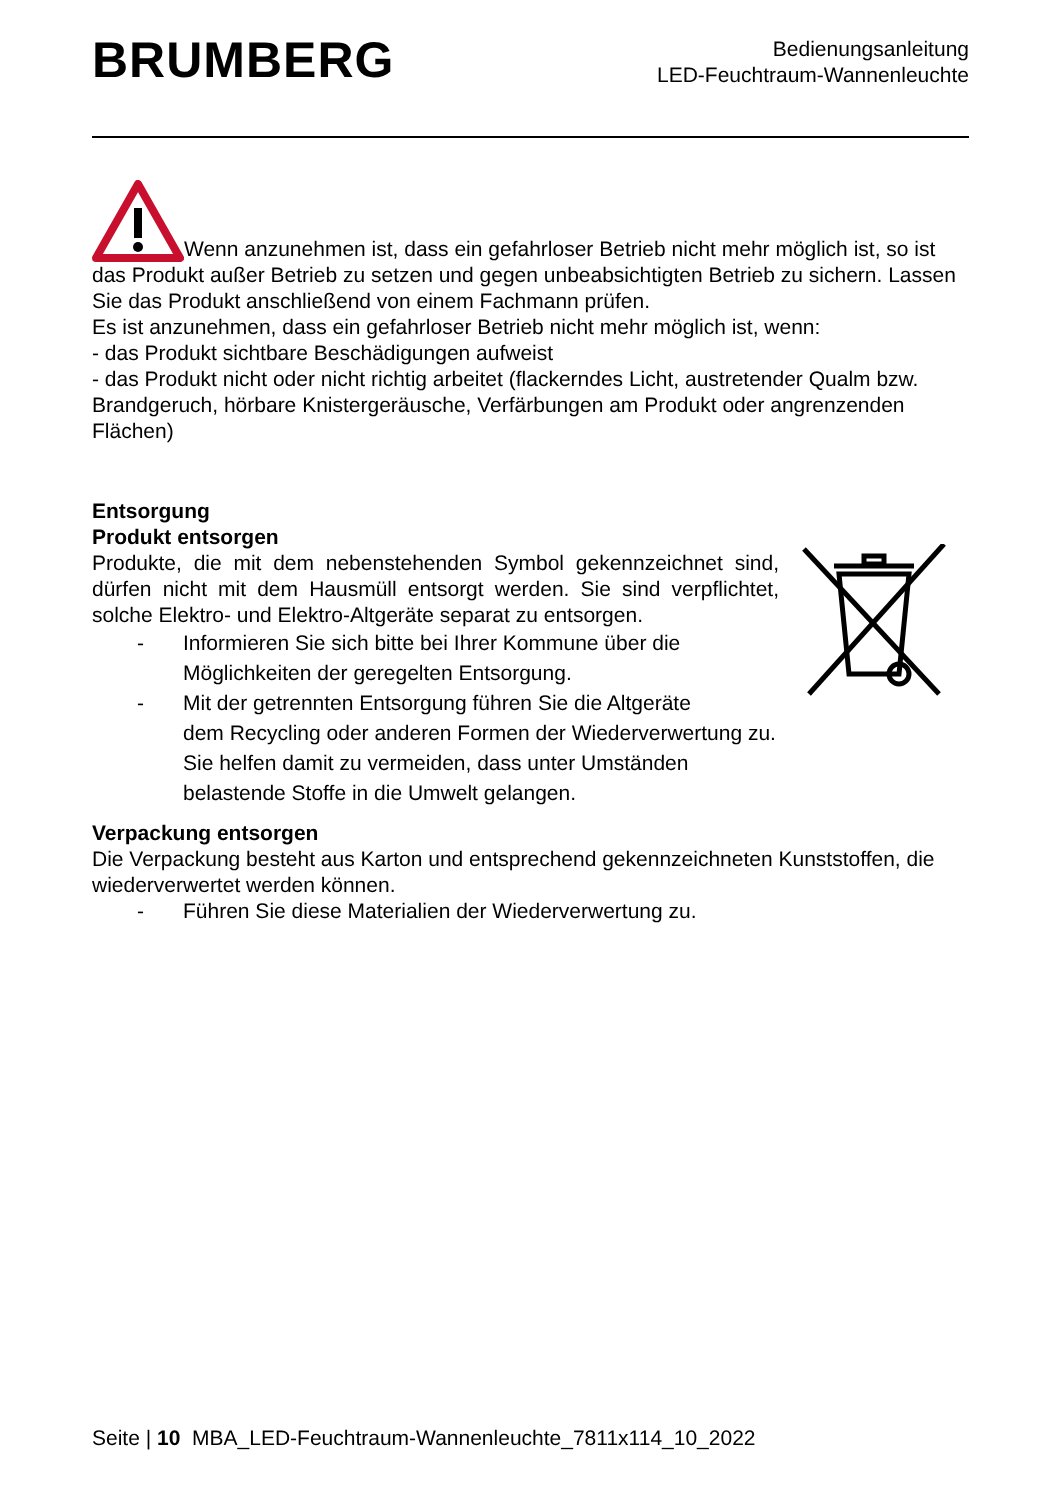BRUMBERG
Bedienungsanleitung
LED-Feuchtraum-Wannenleuchte
Wenn anzunehmen ist, dass ein gefahrloser Betrieb nicht mehr möglich ist, so ist das Produkt außer Betrieb zu setzen und gegen unbeabsichtigten Betrieb zu sichern. Lassen Sie das Produkt anschließend von einem Fachmann prüfen.
Es ist anzunehmen, dass ein gefahrloser Betrieb nicht mehr möglich ist, wenn:
- das Produkt sichtbare Beschädigungen aufweist
- das Produkt nicht oder nicht richtig arbeitet (flackerndes Licht, austretender Qualm bzw. Brandgeruch, hörbare Knistergeräusche, Verfärbungen am Produkt oder angrenzenden Flächen)
Entsorgung
Produkt entsorgen
Produkte, die mit dem nebenstehenden Symbol gekennzeichnet sind, dürfen nicht mit dem Hausmüll entsorgt werden. Sie sind verpflichtet, solche Elektro- und Elektro-Altgeräte separat zu entsorgen.
- Informieren Sie sich bitte bei Ihrer Kommune über die
Möglichkeiten der geregelten Entsorgung.
- Mit der getrennten Entsorgung führen Sie die Altgeräte
dem Recycling oder anderen Formen der Wiederverwertung zu. Sie helfen damit zu vermeiden, dass unter Umständen belastende Stoffe in die Umwelt gelangen.
Verpackung entsorgen
Die Verpackung besteht aus Karton und entsprechend gekennzeichneten Kunststoffen, die wiederverwertet werden können.
- Führen Sie diese Materialien der Wiederverwertung zu.
Seite | 10 MBA_LED-Feuchtraum-Wannenleuchte_7811x114_10_2022